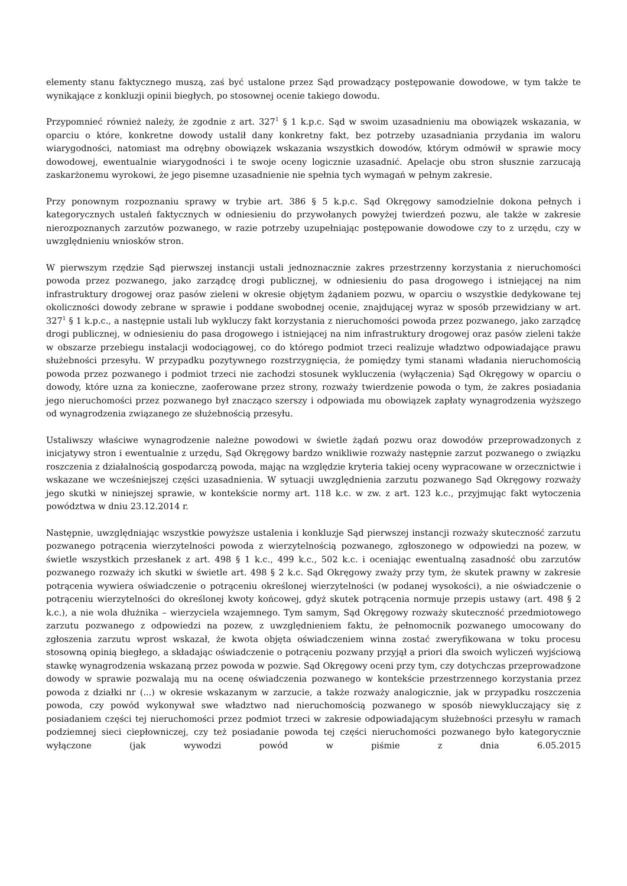elementy stanu faktycznego muszą, zaś być ustalone przez Sąd prowadzący postępowanie dowodowe, w tym także te wynikające z konkluzji opinii biegłych, po stosownej ocenie takiego dowodu.
Przypomnieć również należy, że zgodnie z art. 327<sup>1</sup> § 1 k.p.c. Sąd w swoim uzasadnieniu ma obowiązek wskazania, w oparciu o które, konkretne dowody ustalił dany konkretny fakt, bez potrzeby uzasadniania przydania im waloru wiarygodności, natomiast ma odrębny obowiązek wskazania wszystkich dowodów, którym odmówił w sprawie mocy dowodowej, ewentualnie wiarygodności i te swoje oceny logicznie uzasadnić. Apelacje obu stron słusznie zarzucają zaskarżonemu wyrokowi, że jego pisemne uzasadnienie nie spełnia tych wymagań w pełnym zakresie.
Przy ponownym rozpoznaniu sprawy w trybie art. 386 § 5 k.p.c. Sąd Okręgowy samodzielnie dokona pełnych i kategorycznych ustaleń faktycznych w odniesieniu do przywołanych powyżej twierdzeń pozwu, ale także w zakresie nierozpoznanych zarzutów pozwanego, w razie potrzeby uzupełniając postępowanie dowodowe czy to z urzędu, czy w uwzględnieniu wniosków stron.
W pierwszym rzędzie Sąd pierwszej instancji ustali jednoznacznie zakres przestrzenny korzystania z nieruchomości powoda przez pozwanego, jako zarządcę drogi publicznej, w odniesieniu do pasa drogowego i istniejącej na nim infrastruktury drogowej oraz pasów zieleni w okresie objętym żądaniem pozwu, w oparciu o wszystkie dedykowane tej okoliczności dowody zebrane w sprawie i poddane swobodnej ocenie, znajdującej wyraz w sposób przewidziany w art. 327<sup>1</sup> § 1 k.p.c., a następnie ustali lub wykluczy fakt korzystania z nieruchomości powoda przez pozwanego, jako zarządcę drogi publicznej, w odniesieniu do pasa drogowego i istniejącej na nim infrastruktury drogowej oraz pasów zieleni także w obszarze przebiegu instalacji wodociągowej, co do którego podmiot trzeci realizuje władztwo odpowiadające prawu służebności przesyłu. W przypadku pozytywnego rozstrzygnięcia, że pomiędzy tymi stanami władania nieruchomością powoda przez pozwanego i podmiot trzeci nie zachodzi stosunek wykluczenia (wyłączenia) Sąd Okręgowy w oparciu o dowody, które uzna za konieczne, zaoferowane przez strony, rozważy twierdzenie powoda o tym, że zakres posiadania jego nieruchomości przez pozwanego był znacząco szerszy i odpowiada mu obowiązek zapłaty wynagrodzenia wyższego od wynagrodzenia związanego ze służebnością przesyłu.
Ustaliwszy właściwe wynagrodzenie należne powodowi w świetle żądań pozwu oraz dowodów przeprowadzonych z inicjatywy stron i ewentualnie z urzędu, Sąd Okręgowy bardzo wnikliwie rozważy następnie zarzut pozwanego o związku roszczenia z działalnością gospodarczą powoda, mając na względzie kryteria takiej oceny wypracowane w orzecznictwie i wskazane we wcześniejszej części uzasadnienia. W sytuacji uwzględnienia zarzutu pozwanego Sąd Okręgowy rozważy jego skutki w niniejszej sprawie, w kontekście normy art. 118 k.c. w zw. z art. 123 k.c., przyjmując fakt wytoczenia powództwa w dniu 23.12.2014 r.
Następnie, uwzględniając wszystkie powyższe ustalenia i konkluzje Sąd pierwszej instancji rozważy skuteczność zarzutu pozwanego potrącenia wierzytelności powoda z wierzytelnością pozwanego, zgłoszonego w odpowiedzi na pozew, w świetle wszystkich przesłanek z art. 498 § 1 k.c., 499 k.c., 502 k.c. i oceniając ewentualną zasadność obu zarzutów pozwanego rozważy ich skutki w świetle art. 498 § 2 k.c. Sąd Okręgowy zważy przy tym, że skutek prawny w zakresie potrącenia wywiera oświadczenie o potrąceniu określonej wierzytelności (w podanej wysokości), a nie oświadczenie o potrąceniu wierzytelności do określonej kwoty końcowej, gdyż skutek potrącenia normuje przepis ustawy (art. 498 § 2 k.c.), a nie wola dłużnika – wierzyciela wzajemnego. Tym samym, Sąd Okręgowy rozważy skuteczność przedmiotowego zarzutu pozwanego z odpowiedzi na pozew, z uwzględnieniem faktu, że pełnomocnik pozwanego umocowany do zgłoszenia zarzutu wprost wskazał, że kwota objęta oświadczeniem winna zostać zweryfikowana w toku procesu stosowną opinią biegłego, a składając oświadczenie o potrąceniu pozwany przyjął a priori dla swoich wyliczeń wyjściową stawkę wynagrodzenia wskazaną przez powoda w pozwie. Sąd Okręgowy oceni przy tym, czy dotychczas przeprowadzone dowody w sprawie pozwalają mu na ocenę oświadczenia pozwanego w kontekście przestrzennego korzystania przez powoda z działki nr (...) w okresie wskazanym w zarzucie, a także rozważy analogicznie, jak w przypadku roszczenia powoda, czy powód wykonywał swe władztwo nad nieruchomością pozwanego w sposób niewykluczający się z posiadaniem części tej nieruchomości przez podmiot trzeci w zakresie odpowiadającym służebności przesyłu w ramach podziemnej sieci ciepłowniczej, czy też posiadanie powoda tej części nieruchomości pozwanego było kategorycznie wyłączone (jak wywodzi powód w piśmie z dnia 6.05.2015